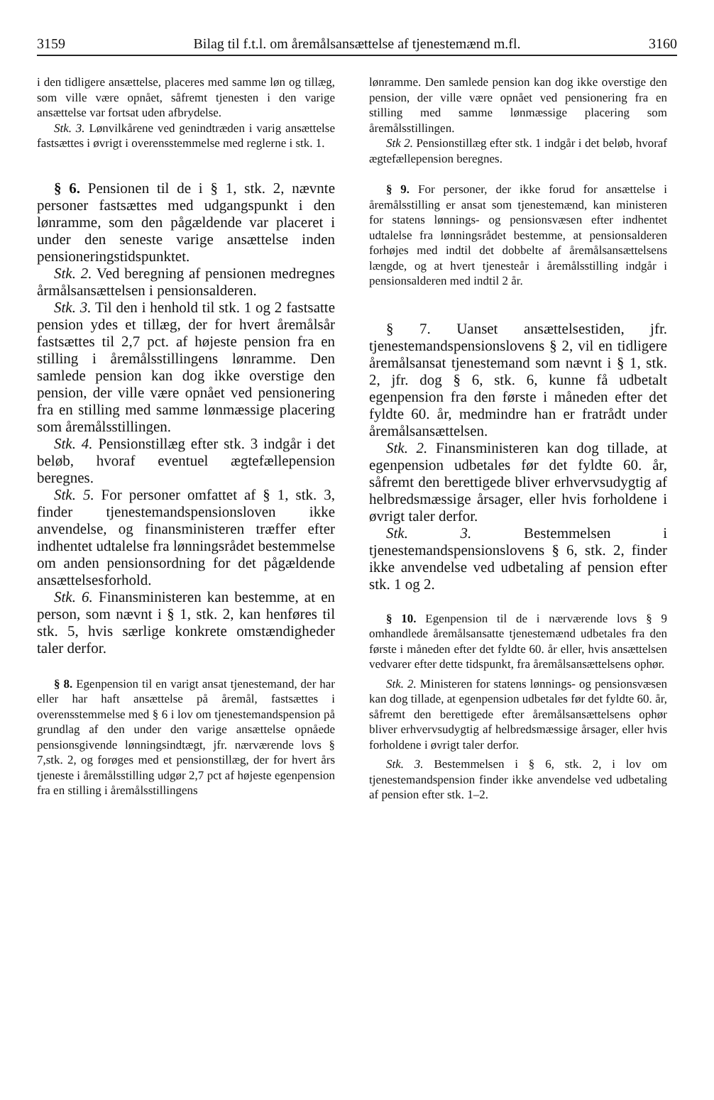3159 Bilag til f.t.l. om åremålsansættelse af tjenestemænd m.fl. 3160
i den tidligere ansættelse, placeres med samme løn og tillæg, som ville være opnået, såfremt tjenesten i den varige ansættelse var fortsat uden afbrydelse.
Stk. 3. Lønvilkårene ved genindtræden i varig ansættelse fastsættes i øvrigt i overensstemmelse med reglerne i stk. 1.
§ 6. Pensionen til de i § 1, stk. 2, nævnte personer fastsættes med udgangspunkt i den lønramme, som den pågældende var placeret i under den seneste varige ansættelse inden pensioneringstidspunktet.
Stk. 2. Ved beregning af pensionen medregnes årmålsansættelsen i pensionsalderen.
Stk. 3. Til den i henhold til stk. 1 og 2 fastsatte pension ydes et tillæg, der for hvert åremålsår fastsættes til 2,7 pct. af højeste pension fra en stilling i åremålsstillingens lønramme. Den samlede pension kan dog ikke overstige den pension, der ville være opnået ved pensionering fra en stilling med samme lønmæssige placering som åremålsstillingen.
Stk. 4. Pensionstillæg efter stk. 3 indgår i det beløb, hvoraf eventuel ægtefællepension beregnes.
Stk. 5. For personer omfattet af § 1, stk. 3, finder tjenestemandspensionsloven ikke anvendelse, og finansministeren træffer efter indhentet udtalelse fra lønningsrådet bestemmelse om anden pensionsordning for det pågældende ansættelsesforhold.
Stk. 6. Finansministeren kan bestemme, at en person, som nævnt i § 1, stk. 2, kan henføres til stk. 5, hvis særlige konkrete omstændigheder taler derfor.
§ 8. Egenpension til en varigt ansat tjenestemand, der har eller har haft ansættelse på åremål, fastsættes i overensstemmelse med § 6 i lov om tjenestemandspension på grundlag af den under den varige ansættelse opnåede pensionsgivende lønningsindtægt, jfr. nærværende lovs § 7,stk. 2, og forøges med et pensionstillæg, der for hvert års tjeneste i åremålsstilling udgør 2,7 pct af højeste egenpension fra en stilling i åremålsstillingens
lønramme. Den samlede pension kan dog ikke overstige den pension, der ville være opnået ved pensionering fra en stilling med samme lønmæssige placering som åremålsstillingen.
Stk 2. Pensionstillæg efter stk. 1 indgår i det beløb, hvoraf ægtefællepension beregnes.
§ 9. For personer, der ikke forud for ansættelse i åremålsstilling er ansat som tjenestemænd, kan ministeren for statens lønnings- og pensionsvæsen efter indhentet udtalelse fra lønningsrådet bestemme, at pensionsalderen forhøjes med indtil det dobbelte af åremålsansættelsens længde, og at hvert tjenesteår i åremålsstilling indgår i pensionsalderen med indtil 2 år.
§ 7. Uanset ansættelsestiden, jfr. tjenestemandspensionslovens § 2, vil en tidligere åremålsansat tjenestemand som nævnt i § 1, stk. 2, jfr. dog § 6, stk. 6, kunne få udbetalt egenpension fra den første i måneden efter det fyldte 60. år, medmindre han er fratrådt under åremålsansættelsen.
Stk. 2. Finansministeren kan dog tillade, at egenpension udbetales før det fyldte 60. år, såfremt den berettigede bliver erhvervsudygtig af helbredsmæssige årsager, eller hvis forholdene i øvrigt taler derfor.
Stk. 3. Bestemmelsen i tjenestemandspensionslovens § 6, stk. 2, finder ikke anvendelse ved udbetaling af pension efter stk. 1 og 2.
§ 10. Egenpension til de i nærværende lovs § 9 omhandlede åremålsansatte tjenestemænd udbetales fra den første i måneden efter det fyldte 60. år eller, hvis ansættelsen vedvarer efter dette tidspunkt, fra åremålsansættelsens ophør.
Stk. 2. Ministeren for statens lønnings- og pensionsvæsen kan dog tillade, at egenpension udbetales før det fyldte 60. år, såfremt den berettigede efter åremålsansættelsens ophør bliver erhvervsudygtig af helbredsmæssige årsager, eller hvis forholdene i øvrigt taler derfor.
Stk. 3. Bestemmelsen i § 6, stk. 2, i lov om tjenestemandspension finder ikke anvendelse ved udbetaling af pension efter stk. 1–2.